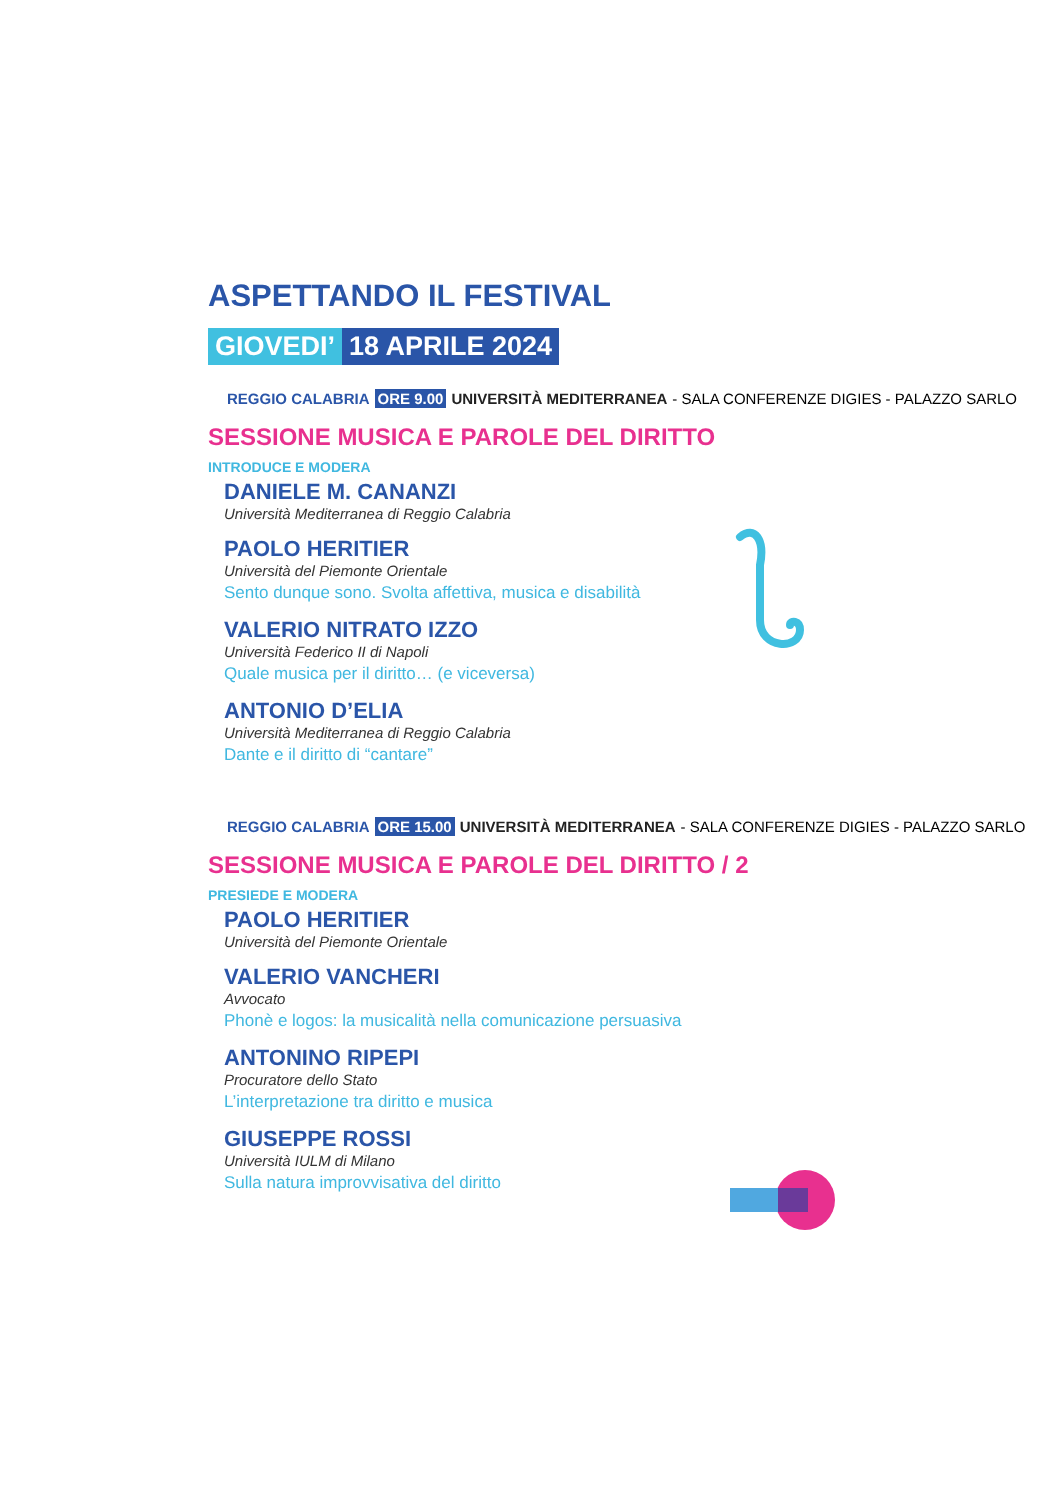ASPETTANDO IL FESTIVAL
GIOVEDI’ 18 APRILE 2024
REGGIO CALABRIA ORE 9.00 UNIVERSITÀ MEDITERRANEA - SALA CONFERENZE DIGIES - PALAZZO SARLO
SESSIONE MUSICA E PAROLE DEL DIRITTO
INTRODUCE E MODERA
DANIELE M. CANANZI
Università Mediterranea di Reggio Calabria
PAOLO HERITIER
Università del Piemonte Orientale
Sento dunque sono. Svolta affettiva, musica e disabilità
VALERIO NITRATO IZZO
Università Federico II di Napoli
Quale musica per il diritto… (e viceversa)
ANTONIO D’ELIA
Università Mediterranea di Reggio Calabria
Dante e il diritto di “cantare”
REGGIO CALABRIA ORE 15.00 UNIVERSITÀ MEDITERRANEA - SALA CONFERENZE DIGIES - PALAZZO SARLO
SESSIONE MUSICA E PAROLE DEL DIRITTO / 2
PRESIEDE E MODERA
PAOLO HERITIER
Università del Piemonte Orientale
VALERIO VANCHERI
Avvocato
Phonè e logos: la musicalità nella comunicazione persuasiva
ANTONINO RIPEPI
Procuratore dello Stato
L’interpretazione tra diritto e musica
GIUSEPPE ROSSI
Università IULM di Milano
Sulla natura improvvisativa del diritto